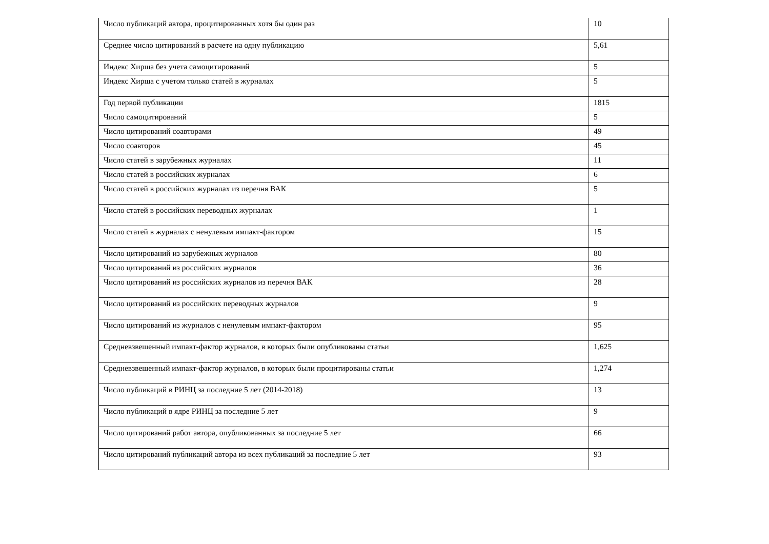| Число публикаций автора, процитированных хотя бы один раз | 10 |
| Среднее число цитирований в расчете на одну публикацию | 5,61 |
| Индекс Хирша без учета самоцитирований | 5 |
| Индекс Хирша с учетом только статей в журналах | 5 |
| Год первой публикации | 1815 |
| Число самоцитирований | 5 |
| Число цитирований соавторами | 49 |
| Число соавторов | 45 |
| Число статей в зарубежных журналах | 11 |
| Число статей в российских журналах | 6 |
| Число статей в российских журналах из перечня ВАК | 5 |
| Число статей в российских переводных журналах | 1 |
| Число статей в журналах с ненулевым импакт-фактором | 15 |
| Число цитирований из зарубежных журналов | 80 |
| Число цитирований из российских журналов | 36 |
| Число цитирований из российских журналов из перечня ВАК | 28 |
| Число цитирований из российских переводных журналов | 9 |
| Число цитирований из журналов с ненулевым импакт-фактором | 95 |
| Средневзвешенный импакт-фактор журналов, в которых были опубликованы статьи | 1,625 |
| Средневзвешенный импакт-фактор журналов, в которых были процитированы статьи | 1,274 |
| Число публикаций в РИНЦ за последние 5 лет (2014-2018) | 13 |
| Число публикаций в ядре РИНЦ за последние 5 лет | 9 |
| Число цитирований работ автора, опубликованных за последние 5 лет | 66 |
| Число цитирований публикаций автора из всех публикаций за последние 5 лет | 93 |